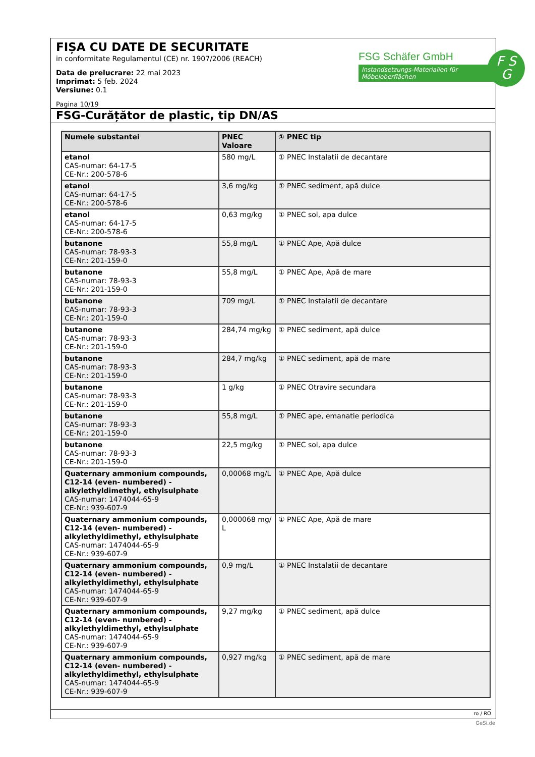FIȘA CU DATE DE SECURITATE
in conformitate Regulamentul (CE) nr. 1907/2006 (REACH)
Data de prelucrare: 22 mai 2023
Imprimat: 5 feb. 2024
Versiune: 0.1
Pagina 10/19
FSG Schäfer GmbH
Instandsetzungs-Materialien für Möbeloberflächen
F S
G
FSG-Curățător de plastic, tip DN/AS
| Numele substantei | PNEC Valoare | ① PNEC tip |
| --- | --- | --- |
| etanol CAS-numar: 64-17-5 CE-Nr.: 200-578-6 | 580 mg/L | ① PNEC Instalatii de decantare |
| etanol CAS-numar: 64-17-5 CE-Nr.: 200-578-6 | 3,6 mg/kg | ① PNEC sediment, apă dulce |
| etanol CAS-numar: 64-17-5 CE-Nr.: 200-578-6 | 0,63 mg/kg | ① PNEC sol, apa dulce |
| butanone CAS-numar: 78-93-3 CE-Nr.: 201-159-0 | 55,8 mg/L | ① PNEC Ape, Apă dulce |
| butanone CAS-numar: 78-93-3 CE-Nr.: 201-159-0 | 55,8 mg/L | ① PNEC Ape, Apă de mare |
| butanone CAS-numar: 78-93-3 CE-Nr.: 201-159-0 | 709 mg/L | ① PNEC Instalatii de decantare |
| butanone CAS-numar: 78-93-3 CE-Nr.: 201-159-0 | 284,74 mg/kg | ① PNEC sediment, apă dulce |
| butanone CAS-numar: 78-93-3 CE-Nr.: 201-159-0 | 284,7 mg/kg | ① PNEC sediment, apă de mare |
| butanone CAS-numar: 78-93-3 CE-Nr.: 201-159-0 | 1 g/kg | ① PNEC Otravire secundara |
| butanone CAS-numar: 78-93-3 CE-Nr.: 201-159-0 | 55,8 mg/L | ① PNEC ape, emanatie periodica |
| butanone CAS-numar: 78-93-3 CE-Nr.: 201-159-0 | 22,5 mg/kg | ① PNEC sol, apa dulce |
| Quaternary ammonium compounds, C12-14 (even- numbered) - alkylethyldimethyl, ethylsulphate CAS-numar: 1474044-65-9 CE-Nr.: 939-607-9 | 0,00068 mg/L | ① PNEC Ape, Apă dulce |
| Quaternary ammonium compounds, C12-14 (even- numbered) - alkylethyldimethyl, ethylsulphate CAS-numar: 1474044-65-9 CE-Nr.: 939-607-9 | 0,000068 mg/ L | ① PNEC Ape, Apă de mare |
| Quaternary ammonium compounds, C12-14 (even- numbered) - alkylethyldimethyl, ethylsulphate CAS-numar: 1474044-65-9 CE-Nr.: 939-607-9 | 0,9 mg/L | ① PNEC Instalatii de decantare |
| Quaternary ammonium compounds, C12-14 (even- numbered) - alkylethyldimethyl, ethylsulphate CAS-numar: 1474044-65-9 CE-Nr.: 939-607-9 | 9,27 mg/kg | ① PNEC sediment, apă dulce |
| Quaternary ammonium compounds, C12-14 (even- numbered) - alkylethyldimethyl, ethylsulphate CAS-numar: 1474044-65-9 CE-Nr.: 939-607-9 | 0,927 mg/kg | ① PNEC sediment, apă de mare |
ro / RO
GeSi.de